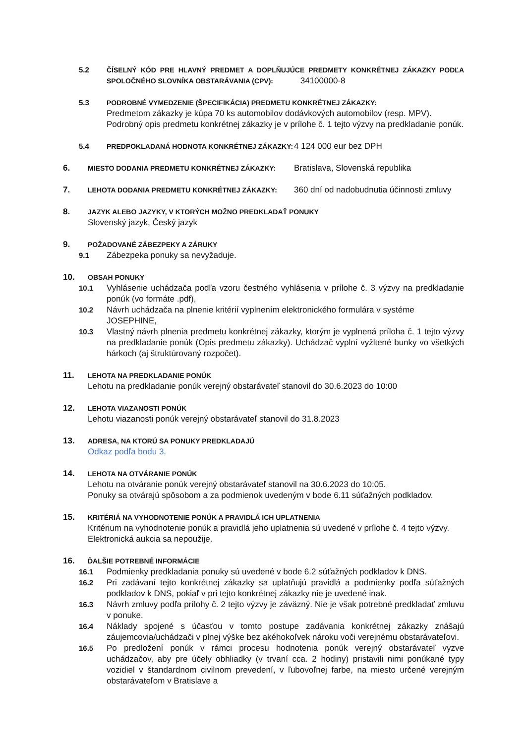5.2 ČÍSELNÝ KÓD PRE HLAVNÝ PREDMET A DOPLŇUJÚCE PREDMETY KONKRÉTNEJ ZÁKAZKY PODĽA SPOLOČNÉHO SLOVNÍKA OBSTARÁVANIA (CPV): 34100000-8
5.3 PODROBNÉ VYMEDZENIE (ŠPECIFIKÁCIA) PREDMETU KONKRÉTNEJ ZÁKAZKY:
Predmetom zákazky je kúpa 70 ks automobilov dodávkových automobilov (resp. MPV).
Podrobný opis predmetu konkrétnej zákazky je v prílohe č. 1 tejto výzvy na predkladanie ponúk.
5.4 PREDPOKLADANÁ HODNOTA KONKRÉTNEJ ZÁKAZKY: 4 124 000 eur bez DPH
6.
MIESTO DODANIA PREDMETU KONKRÉTNEJ ZÁKAZKY: Bratislava, Slovenská republika
7.
LEHOTA DODANIA PREDMETU KONKRÉTNEJ ZÁKAZKY: 360 dní od nadobudnutia účinnosti zmluvy
8.
JAZYK ALEBO JAZYKY, V KTORÝCH MOŽNO PREDKLADAŤ PONUKY
Slovenský jazyk, Český jazyk
9.
POŽADOVANÉ ZÁBEZPEKY A ZÁRUKY
9.1 Zábezpeka ponuky sa nevyžaduje.
10.
OBSAH PONUKY
10.1 Vyhlásenie uchádzača podľa vzoru čestného vyhlásenia v prílohe č. 3 výzvy na predkladanie ponúk (vo formáte .pdf),
10.2 Návrh uchádzača na plnenie kritérií vyplnením elektronického formulára v systéme JOSEPHINE,
10.3 Vlastný návrh plnenia predmetu konkrétnej zákazky, ktorým je vyplnená príloha č. 1 tejto výzvy na predkladanie ponúk (Opis predmetu zákazky). Uchádzač vyplní vyžltené bunky vo všetkých hárkoch (aj štruktúrovaný rozpočet).
11.
LEHOTA NA PREDKLADANIE PONÚK
Lehotu na predkladanie ponúk verejný obstarávateľ stanovil do 30.6.2023 do 10:00
12.
LEHOTA VIAZANOSTI PONÚK
Lehotu viazanosti ponúk verejný obstarávateľ stanovil do 31.8.2023
13.
ADRESA, NA KTORÚ SA PONUKY PREDKLADAJÚ
Odkaz podľa bodu 3.
14.
LEHOTA NA OTVÁRANIE PONÚK
Lehotu na otváranie ponúk verejný obstarávateľ stanovil na 30.6.2023 do 10:05.
Ponuky sa otvárajú spôsobom a za podmienok uvedeným v bode 6.11 súťažných podkladov.
15.
KRITÉRIÁ NA VYHODNOTENIE PONÚK A PRAVIDLÁ ICH UPLATNENIA
Kritérium na vyhodnotenie ponúk a pravidlá jeho uplatnenia sú uvedené v prílohe č. 4 tejto výzvy.
Elektronická aukcia sa nepoužije.
16.
ĎALŠIE POTREBNÉ INFORMÁCIE
16.1 Podmienky predkladania ponuky sú uvedené v bode 6.2 súťažných podkladov k DNS.
16.2 Pri zadávaní tejto konkrétnej zákazky sa uplatňujú pravidlá a podmienky podľa súťažných podkladov k DNS, pokiaľ v pri tejto konkrétnej zákazky nie je uvedené inak.
16.3 Návrh zmluvy podľa prílohy č. 2 tejto výzvy je záväzný. Nie je však potrebné predkladať zmluvu v ponuke.
16.4 Náklady spojené s účasťou v tomto postupe zadávania konkrétnej zákazky znášajú záujemcovia/uchádzači v plnej výške bez akéhokoľvek nároku voči verejnému obstarávateľovi.
16.5 Po predložení ponúk v rámci procesu hodnotenia ponúk verejný obstarávateľ vyzve uchádzačov, aby pre účely obhliadky (v trvaní cca. 2 hodiny) pristavili nimi ponúkané typy vozidiel v štandardnom civilnom prevedení, v ľubovoľnej farbe, na miesto určené verejným obstarávateľom v Bratislave a